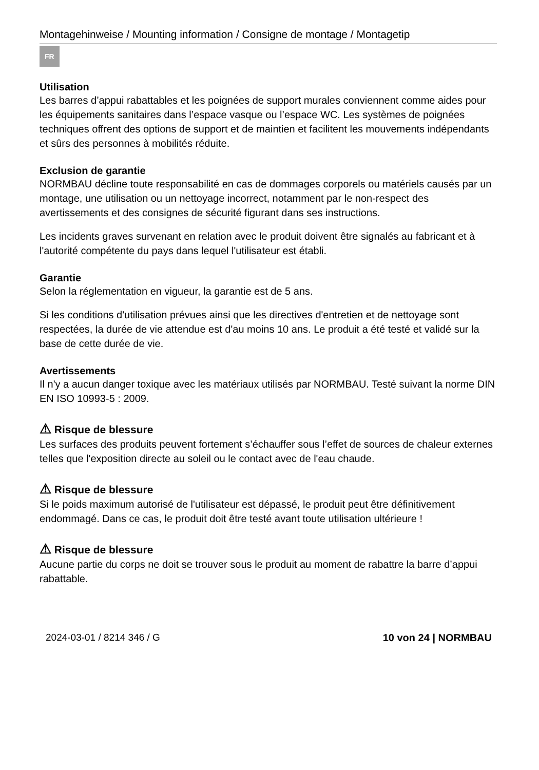Montagehinweise / Mounting information / Consigne de montage / Montagetip
FR
Utilisation
Les barres d’appui rabattables et les poignées de support murales conviennent comme aides pour les équipements sanitaires dans l’espace vasque ou l’espace WC. Les systèmes de poignées techniques offrent des options de support et de maintien et facilitent les mouvements indépendants et sûrs des personnes à mobilités réduite.
Exclusion de garantie
NORMBAU décline toute responsabilité en cas de dommages corporels ou matériels causés par un montage, une utilisation ou un nettoyage incorrect, notamment par le non-respect des avertissements et des consignes de sécurité figurant dans ses instructions.
Les incidents graves survenant en relation avec le produit doivent être signalés au fabricant et à l'autorité compétente du pays dans lequel l'utilisateur est établi.
Garantie
Selon la réglementation en vigueur, la garantie est de 5 ans.
Si les conditions d'utilisation prévues ainsi que les directives d'entretien et de nettoyage sont respectées, la durée de vie attendue est d'au moins 10 ans. Le produit a été testé et validé sur la base de cette durée de vie.
Avertissements
Il n'y a aucun danger toxique avec les matériaux utilisés par NORMBAU. Testé suivant la norme DIN EN ISO 10993-5 : 2009.
⚠ Risque de blessure
Les surfaces des produits peuvent fortement s’échauffer sous l’effet de sources de chaleur externes telles que l'exposition directe au soleil ou le contact avec de l'eau chaude.
⚠ Risque de blessure
Si le poids maximum autorisé de l'utilisateur est dépassé, le produit peut être définitivement endommagé. Dans ce cas, le produit doit être testé avant toute utilisation ultérieure !
⚠ Risque de blessure
Aucune partie du corps ne doit se trouver sous le produit au moment de rabattre la barre d’appui rabattable.
2024-03-01 / 8214 346 / G 10 von 24 | NORMBAU